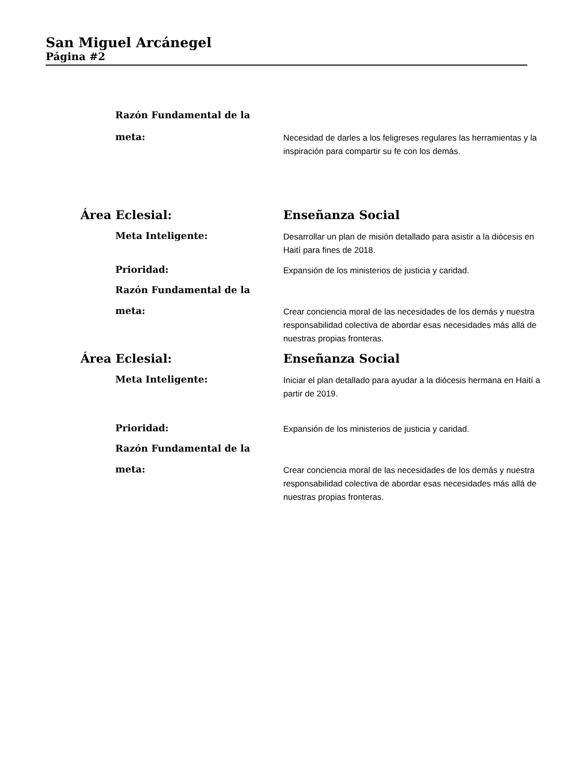San Miguel Arcánegel
Página #2
Razón Fundamental de la
meta:
Necesidad de darles a los feligreses regulares las herramientas y la inspiración para compartir su fe con los demás.
Área Eclesial: Enseñanza Social
Meta Inteligente:
Desarrollar un plan de misión detallado para asistir a la diócesis en Haití para fines de 2018.
Prioridad:
Expansión de los ministerios de justicia y caridad.
Razón Fundamental de la
meta:
Crear conciencia moral de las necesidades de los demás y nuestra responsabilidad colectiva de abordar esas necesidades más allá de nuestras propias fronteras.
Área Eclesial: Enseñanza Social
Meta Inteligente:
Iniciar el plan detallado para ayudar a la diócesis hermana en Haití a partir de 2019.
Prioridad:
Expansión de los ministerios de justicia y caridad.
Razón Fundamental de la
meta:
Crear conciencia moral de las necesidades de los demás y nuestra responsabilidad colectiva de abordar esas necesidades más allá de nuestras propias fronteras.